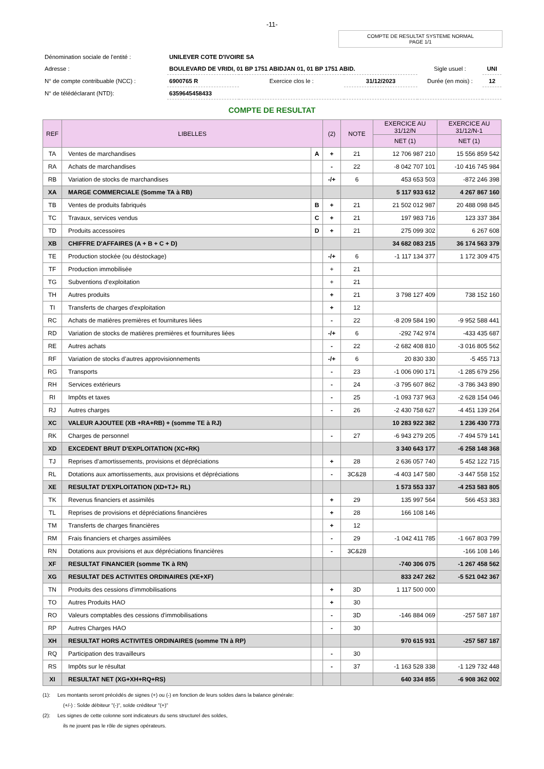-11-
COMPTE DE RESULTAT SYSTEME NORMAL
PAGE 1/1
| Dénomination sociale de l'entité : | UNILEVER COTE D'IVOIRE SA | | | | |
| Adresse : | BOULEVARD DE VRIDI, 01 BP 1751 ABIDJAN 01, 01 BP 1751 ABID. | | | Sigle usuel : | UNI |
| N° de compte contribuable (NCC) : | 6900765 R | Exercice clos le : | 31/12/2023 | Durée (en mois) : | 12 |
| N° de télédéclarant (NTD): | 6359645458433 | | | | |
COMPTE DE RESULTAT
| REF | LIBELLES | | (2) | NOTE | EXERCICE AU 31/12/N | EXERCICE AU 31/12/N-1 |
| --- | --- | --- | --- | --- | --- | --- |
| | | | | | NET (1) | NET (1) |
| TA | Ventes de marchandises | A | + | 21 | 12 706 987 210 | 15 556 859 542 |
| RA | Achats de marchandises | | - | 22 | -8 042 707 101 | -10 416 745 984 |
| RB | Variation de stocks de marchandises | | -/+ | 6 | 453 653 503 | -872 246 398 |
| XA | MARGE COMMERCIALE (Somme TA à RB) | | | | 5 117 933 612 | 4 267 867 160 |
| TB | Ventes de produits fabriqués | B | + | 21 | 21 502 012 987 | 20 488 098 845 |
| TC | Travaux, services vendus | C | + | 21 | 197 983 716 | 123 337 384 |
| TD | Produits accessoires | D | + | 21 | 275 099 302 | 6 267 608 |
| XB | CHIFFRE D'AFFAIRES (A + B + C + D) | | | | 34 682 083 215 | 36 174 563 379 |
| TE | Production stockée (ou déstockage) | | -/+ | 6 | -1 117 134 377 | 1 172 309 475 |
| TF | Production immobilisée | | + | 21 | | |
| TG | Subventions d’exploitation | | + | 21 | | |
| TH | Autres produits | | + | 21 | 3 798 127 409 | 738 152 160 |
| TI | Transferts de charges d'exploitation | | + | 12 | | |
| RC | Achats de matières premières et fournitures liées | | - | 22 | -8 209 584 190 | -9 952 588 441 |
| RD | Variation de stocks de matières premières et fournitures liées | | -/+ | 6 | -292 742 974 | -433 435 687 |
| RE | Autres achats | | - | 22 | -2 682 408 810 | -3 016 805 562 |
| RF | Variation de stocks d’autres approvisionnements | | -/+ | 6 | 20 830 330 | -5 455 713 |
| RG | Transports | | - | 23 | -1 006 090 171 | -1 285 679 256 |
| RH | Services extérieurs | | - | 24 | -3 795 607 862 | -3 786 343 890 |
| RI | Impôts et taxes | | - | 25 | -1 093 737 963 | -2 628 154 046 |
| RJ | Autres charges | | - | 26 | -2 430 758 627 | -4 451 139 264 |
| XC | VALEUR AJOUTEE (XB +RA+RB) + (somme TE à RJ) | | | | 10 283 922 382 | 1 236 430 773 |
| RK | Charges de personnel | | - | 27 | -6 943 279 205 | -7 494 579 141 |
| XD | EXCEDENT BRUT D'EXPLOITATION (XC+RK) | | | | 3 340 643 177 | -6 258 148 368 |
| TJ | Reprises d’amortissements, provisions et dépréciations | | + | 28 | 2 636 057 740 | 5 452 122 715 |
| RL | Dotations aux amortissements, aux provisions et dépréciations | | - | 3C&28 | -4 403 147 580 | -3 447 558 152 |
| XE | RESULTAT D'EXPLOITATION (XD+TJ+ RL) | | | | 1 573 553 337 | -4 253 583 805 |
| TK | Revenus financiers et assimilés | | + | 29 | 135 997 564 | 566 453 383 |
| TL | Reprises de provisions et dépréciations financières | | + | 28 | 166 108 146 | |
| TM | Transferts de charges financières | | + | 12 | | |
| RM | Frais financiers et charges assimilées | | - | 29 | -1 042 411 785 | -1 667 803 799 |
| RN | Dotations aux provisions et aux dépréciations financières | | - | 3C&28 | | -166 108 146 |
| XF | RESULTAT FINANCIER (somme TK à RN) | | | | -740 306 075 | -1 267 458 562 |
| XG | RESULTAT DES ACTIVITES ORDINAIRES (XE+XF) | | | | 833 247 262 | -5 521 042 367 |
| TN | Produits des cessions d'immobilisations | | + | 3D | 1 117 500 000 | |
| TO | Autres Produits HAO | | + | 30 | | |
| RO | Valeurs comptables des cessions d'immobilisations | | - | 3D | -146 884 069 | -257 587 187 |
| RP | Autres Charges HAO | | - | 30 | | |
| XH | RESULTAT HORS ACTIVITES ORDINAIRES (somme TN à RP) | | | | 970 615 931 | -257 587 187 |
| RQ | Participation des travailleurs | | - | 30 | | |
| RS | Impôts sur le résultat | | - | 37 | -1 163 528 338 | -1 129 732 448 |
| XI | RESULTAT NET (XG+XH+RQ+RS) | | | | 640 334 855 | -6 908 362 002 |
(1): Les montants seront précédés de signes (+) ou (-) en fonction de leurs soldes dans la balance générale:
(+/-) : Solde débiteur "(-)", solde créditeur "(+)"
(2): Les signes de cette colonne sont indicateurs du sens structurel des soldes,
ils ne jouent pas le rôle de signes opérateurs.